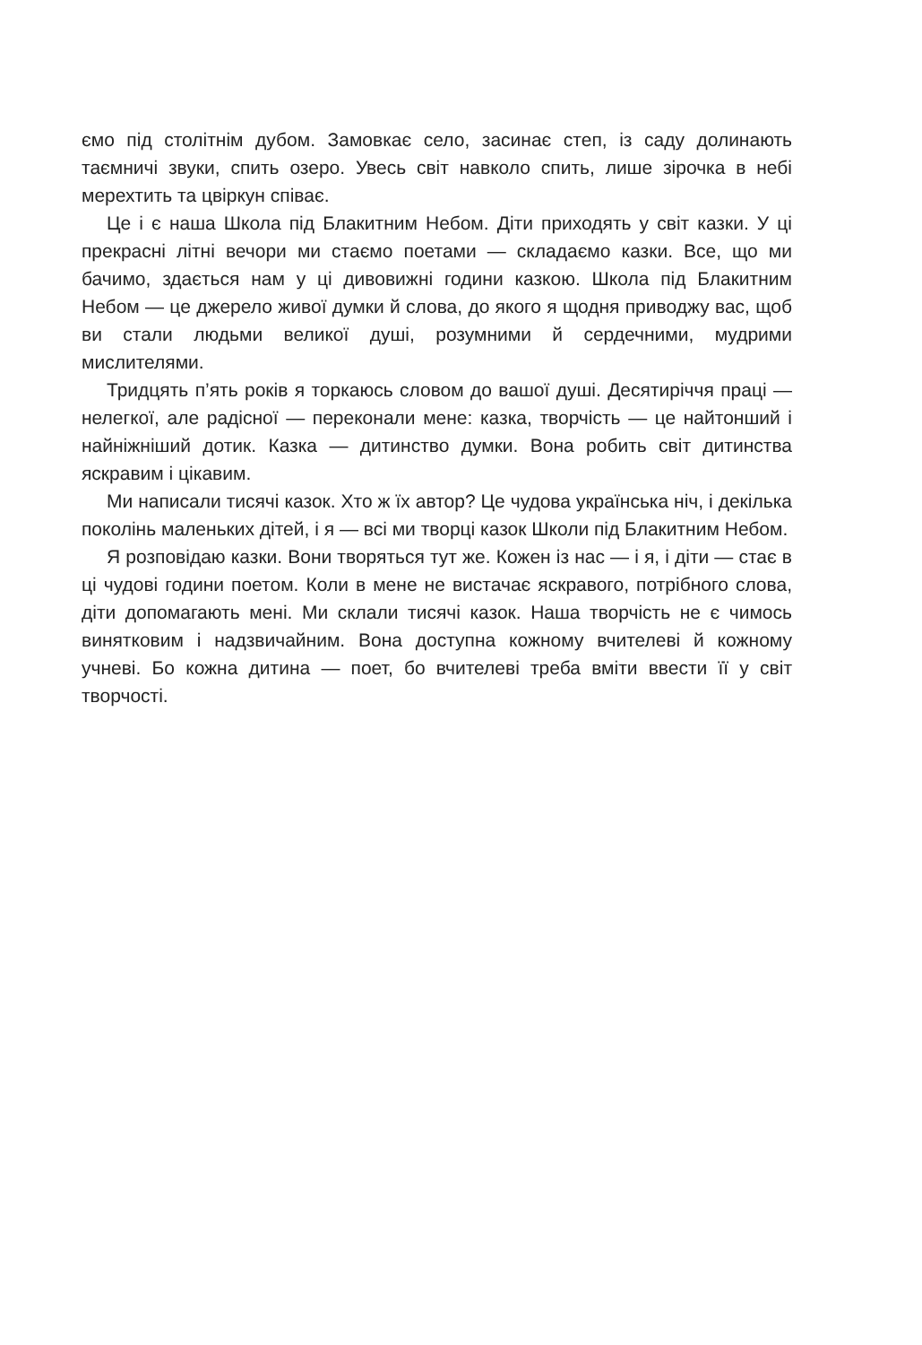ємо під столітнім дубом. Замовкає село, засинає степ, із саду долинають таємничі звуки, спить озеро. Увесь світ навколо спить, лише зірочка в небі мерехтить та цвіркун співає.
Це і є наша Школа під Блакитним Небом. Діти приходять у світ казки. У ці прекрасні літні вечори ми стаємо поетами — складаємо казки. Все, що ми бачимо, здається нам у ці дивовижні години казкою. Школа під Блакитним Небом — це джерело живої думки й слова, до якого я щодня приводжу вас, щоб ви стали людьми великої душі, розумними й сердечними, мудрими мислителями.
Тридцять п’ять років я торкаюсь словом до вашої душі. Десятиріччя праці — нелегкої, але радісної — переконали мене: казка, творчість — це найтонший і найніжніший дотик. Казка — дитинство думки. Вона робить світ дитинства яскравим і цікавим.
Ми написали тисячі казок. Хто ж їх автор? Це чудова українська ніч, і декілька поколінь маленьких дітей, і я — всі ми творці казок Школи під Блакитним Небом.
Я розповідаю казки. Вони творяться тут же. Кожен із нас — і я, і діти — стає в ці чудові години поетом. Коли в мене не вистачає яскравого, потрібного слова, діти допомагають мені. Ми склали тисячі казок. Наша творчість не є чимось винятковим і надзвичайним. Вона доступна кожному вчителеві й кожному учневі. Бо кожна дитина — поет, бо вчителеві треба вміти ввести її у світ творчості.